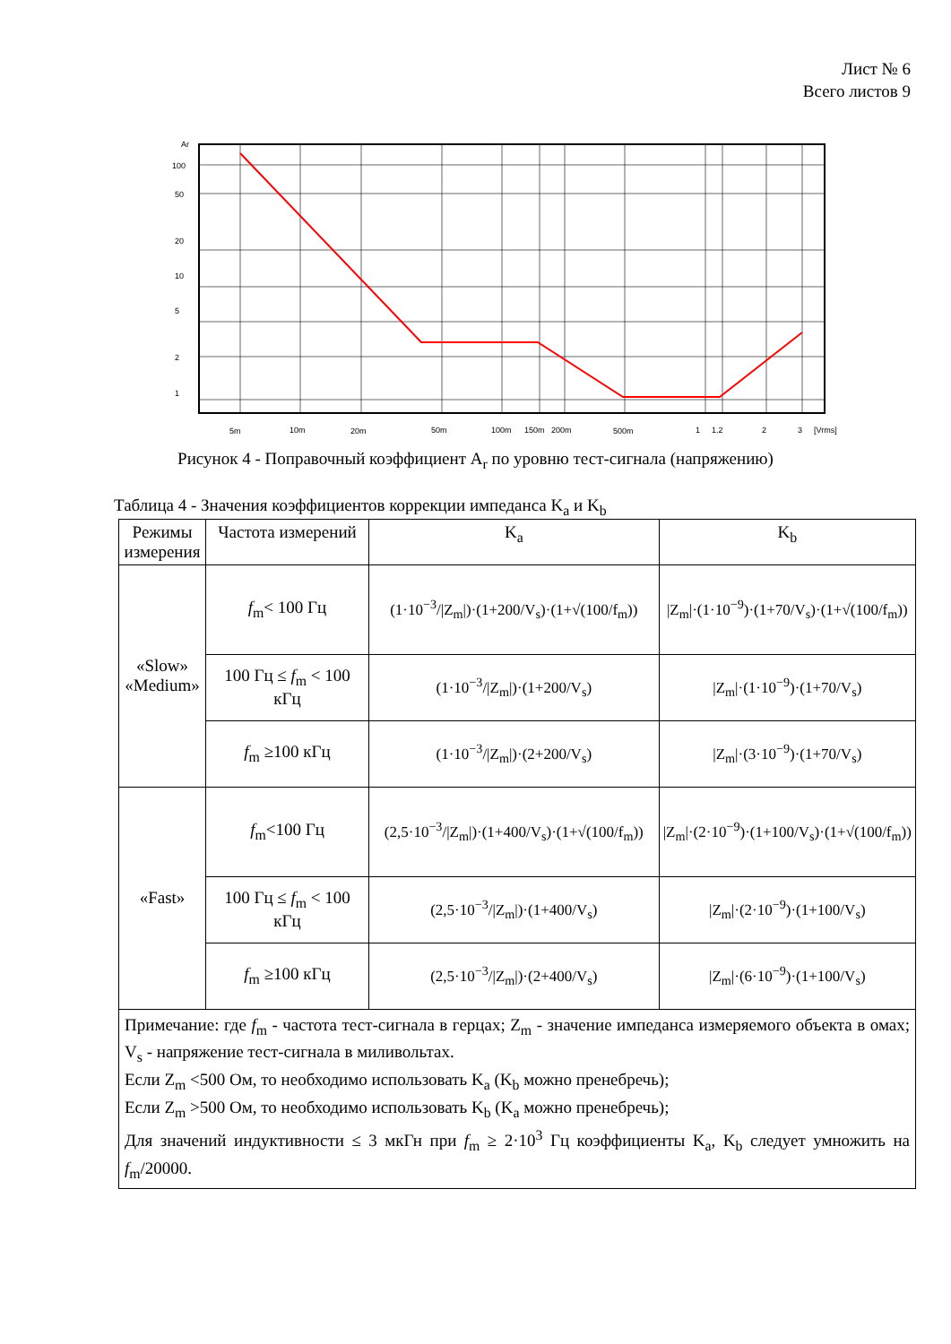Лист № 6
Всего листов 9
Ar
100
50
20
10
5
2
1
5m
10m
20m
50m
100m
150m
200m
500m
1
1.2
2
3
[Vrms]
Рисунок 4 - Поправочный коэффициент A<sub>r</sub> по уровню тест-сигнала (напряжению)
Таблица 4 - Значения коэффициентов коррекции импеданса K<sub>a</sub> и K<sub>b</sub>
| Режимы измерения | Частота измерений | K<sub>a</sub> | K<sub>b</sub> |
| --- | --- | --- | --- |
| «Slow» «Medium» | f<sub>m</sub>< 100 Гц | (1·10<sup>−3</sup>//Z<sub>m</sub>/)·(1+200/V<sub>s</sub>)·(1+√(100/f<sub>m</sub>)) | /Z<sub>m</sub>/·(1·10<sup>−9</sup>)·(1+70/V<sub>s</sub>)·(1+√(100/f<sub>m</sub>)) |
| | 100 Гц ≤ f<sub>m</sub> < 100 кГц | (1·10<sup>−3</sup>//Z<sub>m</sub>/)·(1+200/V<sub>s</sub>) | /Z<sub>m</sub>/·(1·10<sup>−9</sup>)·(1+70/V<sub>s</sub>) |
| | f<sub>m</sub> ≥100 кГц | (1·10<sup>−3</sup>//Z<sub>m</sub>/)·(2+200/V<sub>s</sub>) | /Z<sub>m</sub>/·(3·10<sup>−9</sup>)·(1+70/V<sub>s</sub>) |
| «Fast» | f<sub>m</sub><100 Гц | (2,5·10<sup>−3</sup>//Z<sub>m</sub>/)·(1+400/V<sub>s</sub>)·(1+√(100/f<sub>m</sub>)) | /Z<sub>m</sub>/·(2·10<sup>−9</sup>)·(1+100/V<sub>s</sub>)·(1+√(100/f<sub>m</sub>)) |
| | 100 Гц ≤ f<sub>m</sub> < 100 кГц | (2,5·10<sup>−3</sup>//Z<sub>m</sub>/)·(1+400/V<sub>s</sub>) | /Z<sub>m</sub>/·(2·10<sup>−9</sup>)·(1+100/V<sub>s</sub>) |
| | f<sub>m</sub> ≥100 кГц | (2,5·10<sup>−3</sup>//Z<sub>m</sub>/)·(2+400/V<sub>s</sub>) | /Z<sub>m</sub>/·(6·10<sup>−9</sup>)·(1+100/V<sub>s</sub>) |
| Примечание: где f<sub>m</sub> - частота тест-сигнала в герцах; Z<sub>m</sub> - значение импеданса измеряемого объекта в омах; V<sub>s</sub> - напряжение тест-сигнала в миливольтах. Если Z<sub>m</sub> <500 Ом, то необходимо использовать K<sub>a</sub> (K<sub>b</sub> можно пренебречь); Если Z<sub>m</sub> >500 Ом, то необходимо использовать K<sub>b</sub> (K<sub>a</sub> можно пренебречь); Для значений индуктивности ≤ 3 мкГн при f<sub>m</sub> ≥ 2·10<sup>3</sup> Гц коэффициенты K<sub>a</sub>, K<sub>b</sub> следует умножить на f<sub>m</sub>/20000. | | | |